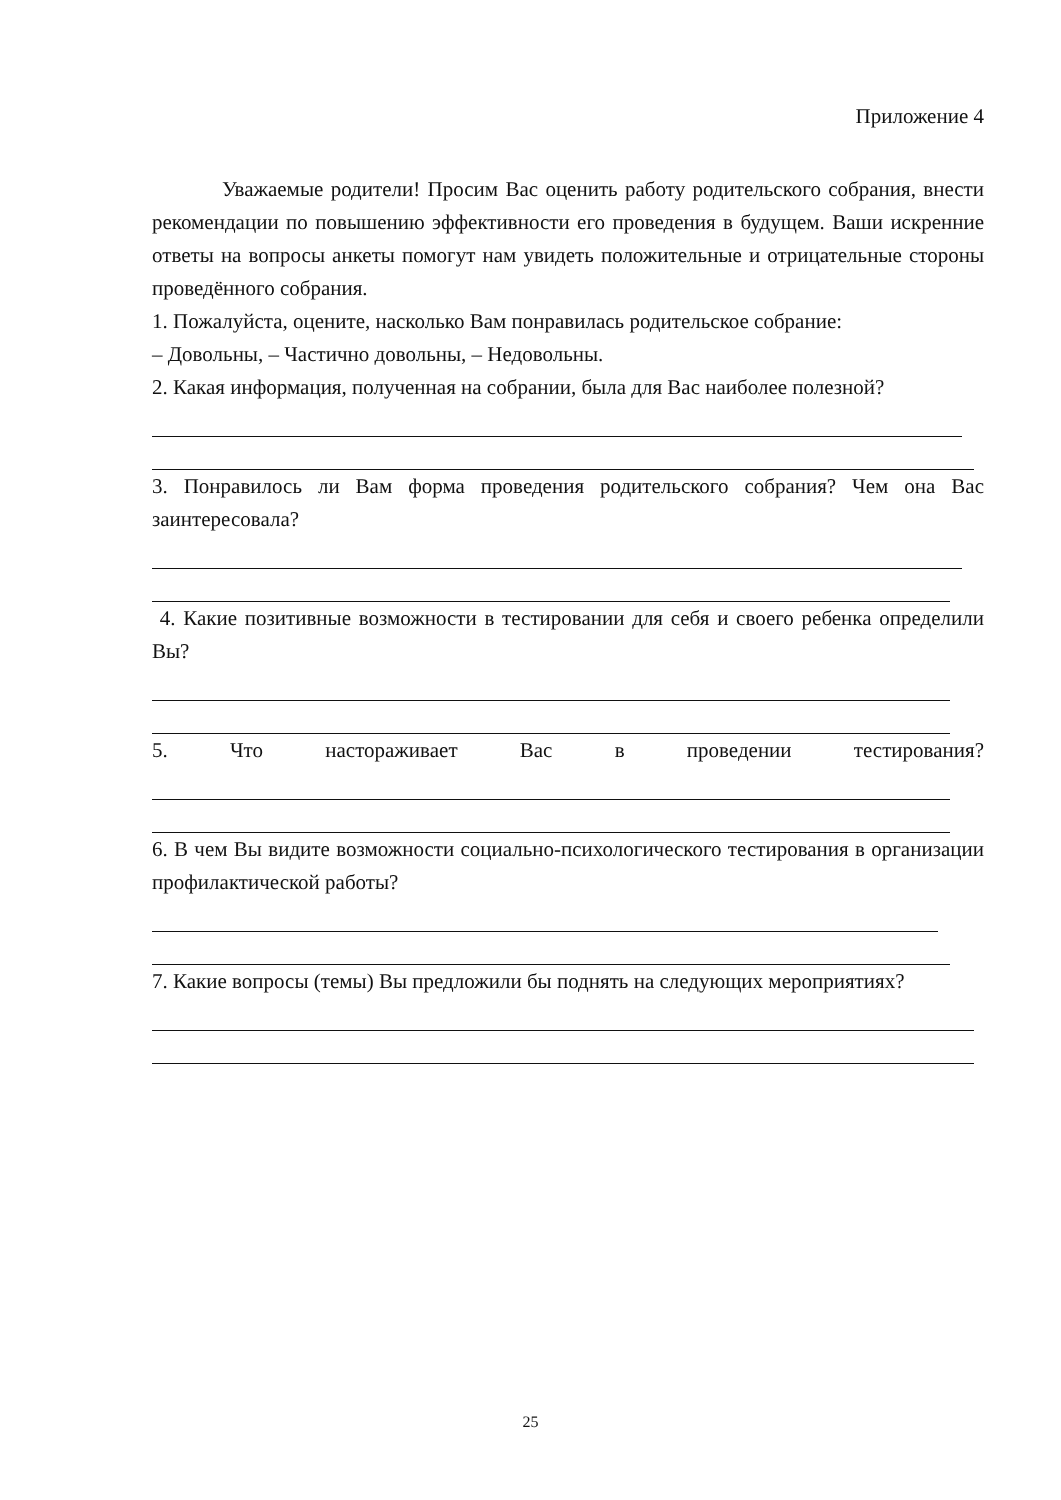Приложение 4
Уважаемые родители! Просим Вас оценить работу родительского собрания, внести рекомендации по повышению эффективности его проведения в будущем. Ваши искренние ответы на вопросы анкеты помогут нам увидеть положительные и отрицательные стороны проведённого собрания.
1. Пожалуйста, оцените, насколько Вам понравилась родительское собрание:
– Довольны, – Частично довольны, – Недовольны.
2. Какая информация, полученная на собрании, была для Вас наиболее полезной?
3. Понравилось ли Вам форма проведения родительского собрания? Чем она Вас заинтересовала?
4. Какие позитивные возможности в тестировании для себя и своего ребенка определили Вы?
5. Что настораживает Вас в проведении тестирования?
6. В чем Вы видите возможности социально-психологического тестирования в организации профилактической работы?
7. Какие вопросы (темы) Вы предложили бы поднять на следующих мероприятиях?
25